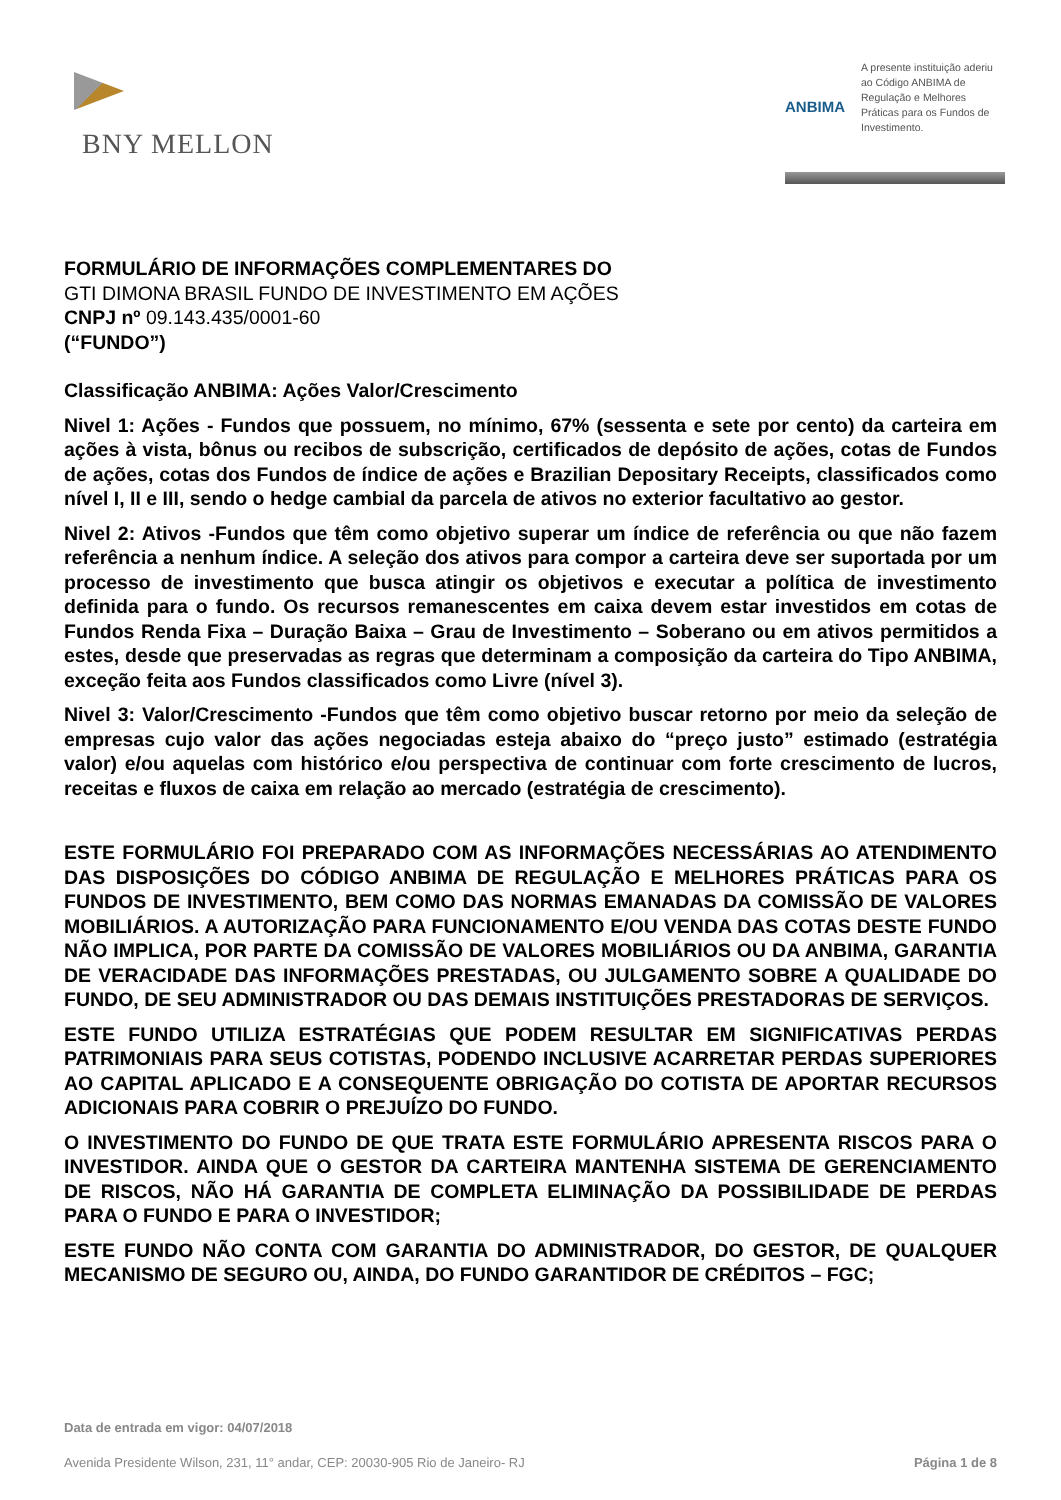BNY MELLON
ANBIMA
A presente instituição aderiu ao Código ANBIMA de Regulação e Melhores Práticas para os Fundos de Investimento.
FORMULÁRIO DE INFORMAÇÕES COMPLEMENTARES DO
GTI DIMONA BRASIL FUNDO DE INVESTIMENTO EM AÇÕES
CNPJ nº 09.143.435/0001-60
(“FUNDO”)
Classificação ANBIMA: Ações Valor/Crescimento
Nivel 1: Ações - Fundos que possuem, no mínimo, 67% (sessenta e sete por cento) da carteira em ações à vista, bônus ou recibos de subscrição, certificados de depósito de ações, cotas de Fundos de ações, cotas dos Fundos de índice de ações e Brazilian Depositary Receipts, classificados como nível I, II e III, sendo o hedge cambial da parcela de ativos no exterior facultativo ao gestor.
Nivel 2: Ativos -Fundos que têm como objetivo superar um índice de referência ou que não fazem referência a nenhum índice. A seleção dos ativos para compor a carteira deve ser suportada por um processo de investimento que busca atingir os objetivos e executar a política de investimento definida para o fundo. Os recursos remanescentes em caixa devem estar investidos em cotas de Fundos Renda Fixa – Duração Baixa – Grau de Investimento – Soberano ou em ativos permitidos a estes, desde que preservadas as regras que determinam a composição da carteira do Tipo ANBIMA, exceção feita aos Fundos classificados como Livre (nível 3).
Nivel 3: Valor/Crescimento -Fundos que têm como objetivo buscar retorno por meio da seleção de empresas cujo valor das ações negociadas esteja abaixo do “preço justo” estimado (estratégia valor) e/ou aquelas com histórico e/ou perspectiva de continuar com forte crescimento de lucros, receitas e fluxos de caixa em relação ao mercado (estratégia de crescimento).
ESTE FORMULÁRIO FOI PREPARADO COM AS INFORMAÇÕES NECESSÁRIAS AO ATENDIMENTO DAS DISPOSIÇÕES DO CÓDIGO ANBIMA DE REGULAÇÃO E MELHORES PRÁTICAS PARA OS FUNDOS DE INVESTIMENTO, BEM COMO DAS NORMAS EMANADAS DA COMISSÃO DE VALORES MOBILIÁRIOS. A AUTORIZAÇÃO PARA FUNCIONAMENTO E/OU VENDA DAS COTAS DESTE FUNDO NÃO IMPLICA, POR PARTE DA COMISSÃO DE VALORES MOBILIÁRIOS OU DA ANBIMA, GARANTIA DE VERACIDADE DAS INFORMAÇÕES PRESTADAS, OU JULGAMENTO SOBRE A QUALIDADE DO FUNDO, DE SEU ADMINISTRADOR OU DAS DEMAIS INSTITUIÇÕES PRESTADORAS DE SERVIÇOS.
ESTE FUNDO UTILIZA ESTRATÉGIAS QUE PODEM RESULTAR EM SIGNIFICATIVAS PERDAS PATRIMONIAIS PARA SEUS COTISTAS, PODENDO INCLUSIVE ACARRETAR PERDAS SUPERIORES AO CAPITAL APLICADO E A CONSEQUENTE OBRIGAÇÃO DO COTISTA DE APORTAR RECURSOS ADICIONAIS PARA COBRIR O PREJUÍZO DO FUNDO.
O INVESTIMENTO DO FUNDO DE QUE TRATA ESTE FORMULÁRIO APRESENTA RISCOS PARA O INVESTIDOR. AINDA QUE O GESTOR DA CARTEIRA MANTENHA SISTEMA DE GERENCIAMENTO DE RISCOS, NÃO HÁ GARANTIA DE COMPLETA ELIMINAÇÃO DA POSSIBILIDADE DE PERDAS PARA O FUNDO E PARA O INVESTIDOR;
ESTE FUNDO NÃO CONTA COM GARANTIA DO ADMINISTRADOR, DO GESTOR, DE QUALQUER MECANISMO DE SEGURO OU, AINDA, DO FUNDO GARANTIDOR DE CRÉDITOS – FGC;
Data de entrada em vigor: 04/07/2018
Avenida Presidente Wilson, 231, 11° andar, CEP: 20030-905 Rio de Janeiro- RJ Página 1 de 8